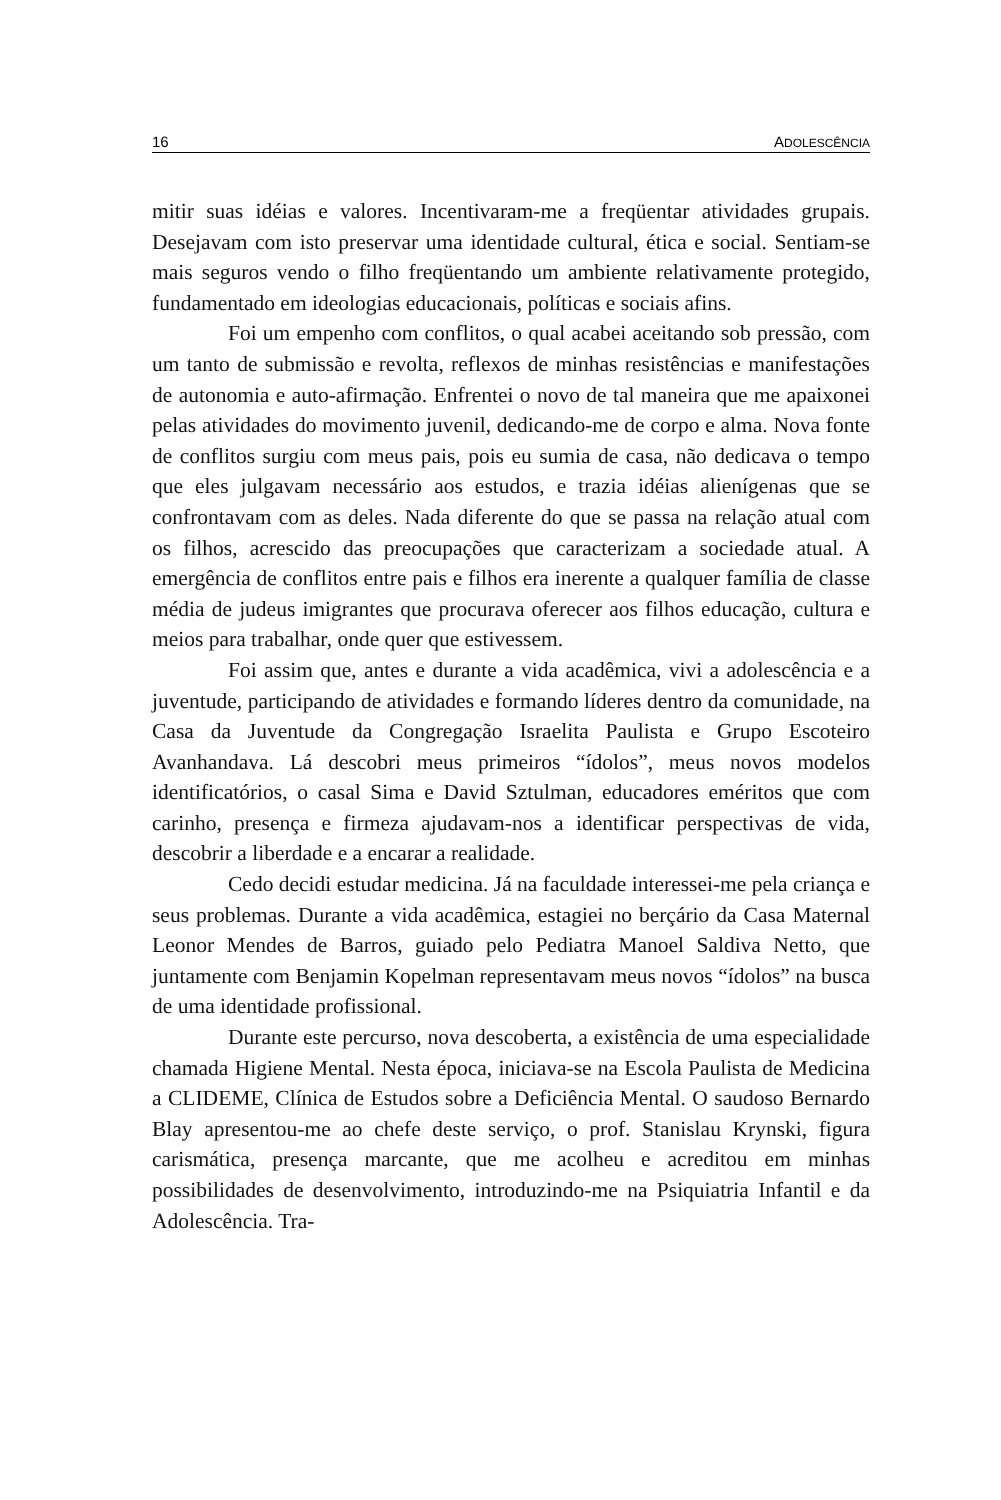16 ADOLESCÊNCIA
mitir suas idéias e valores. Incentivaram-me a freqüentar atividades grupais. Desejavam com isto preservar uma identidade cultural, ética e social. Sentiam-se mais seguros vendo o filho freqüentando um ambiente relativamente protegido, fundamentado em ideologias educacionais, políticas e sociais afins.
Foi um empenho com conflitos, o qual acabei aceitando sob pressão, com um tanto de submissão e revolta, reflexos de minhas resistências e manifestações de autonomia e auto-afirmação. Enfrentei o novo de tal maneira que me apaixonei pelas atividades do movimento juvenil, dedicando-me de corpo e alma. Nova fonte de conflitos surgiu com meus pais, pois eu sumia de casa, não dedicava o tempo que eles julgavam necessário aos estudos, e trazia idéias alienígenas que se confrontavam com as deles. Nada diferente do que se passa na relação atual com os filhos, acrescido das preocupações que caracterizam a sociedade atual. A emergência de conflitos entre pais e filhos era inerente a qualquer família de classe média de judeus imigrantes que procurava oferecer aos filhos educação, cultura e meios para trabalhar, onde quer que estivessem.
Foi assim que, antes e durante a vida acadêmica, vivi a adolescência e a juventude, participando de atividades e formando líderes dentro da comunidade, na Casa da Juventude da Congregação Israelita Paulista e Grupo Escoteiro Avanhandava. Lá descobri meus primeiros “ídolos”, meus novos modelos identificatórios, o casal Sima e David Sztulman, educadores eméritos que com carinho, presença e firmeza ajudavam-nos a identificar perspectivas de vida, descobrir a liberdade e a encarar a realidade.
Cedo decidi estudar medicina. Já na faculdade interessei-me pela criança e seus problemas. Durante a vida acadêmica, estagiei no berçário da Casa Maternal Leonor Mendes de Barros, guiado pelo Pediatra Manoel Saldiva Netto, que juntamente com Benjamin Kopelman representavam meus novos “ídolos” na busca de uma identidade profissional.
Durante este percurso, nova descoberta, a existência de uma especialidade chamada Higiene Mental. Nesta época, iniciava-se na Escola Paulista de Medicina a CLIDEME, Clínica de Estudos sobre a Deficiência Mental. O saudoso Bernardo Blay apresentou-me ao chefe deste serviço, o prof. Stanislau Krynski, figura carismática, presença marcante, que me acolheu e acreditou em minhas possibilidades de desenvolvimento, introduzindo-me na Psiquiatria Infantil e da Adolescência. Tra-